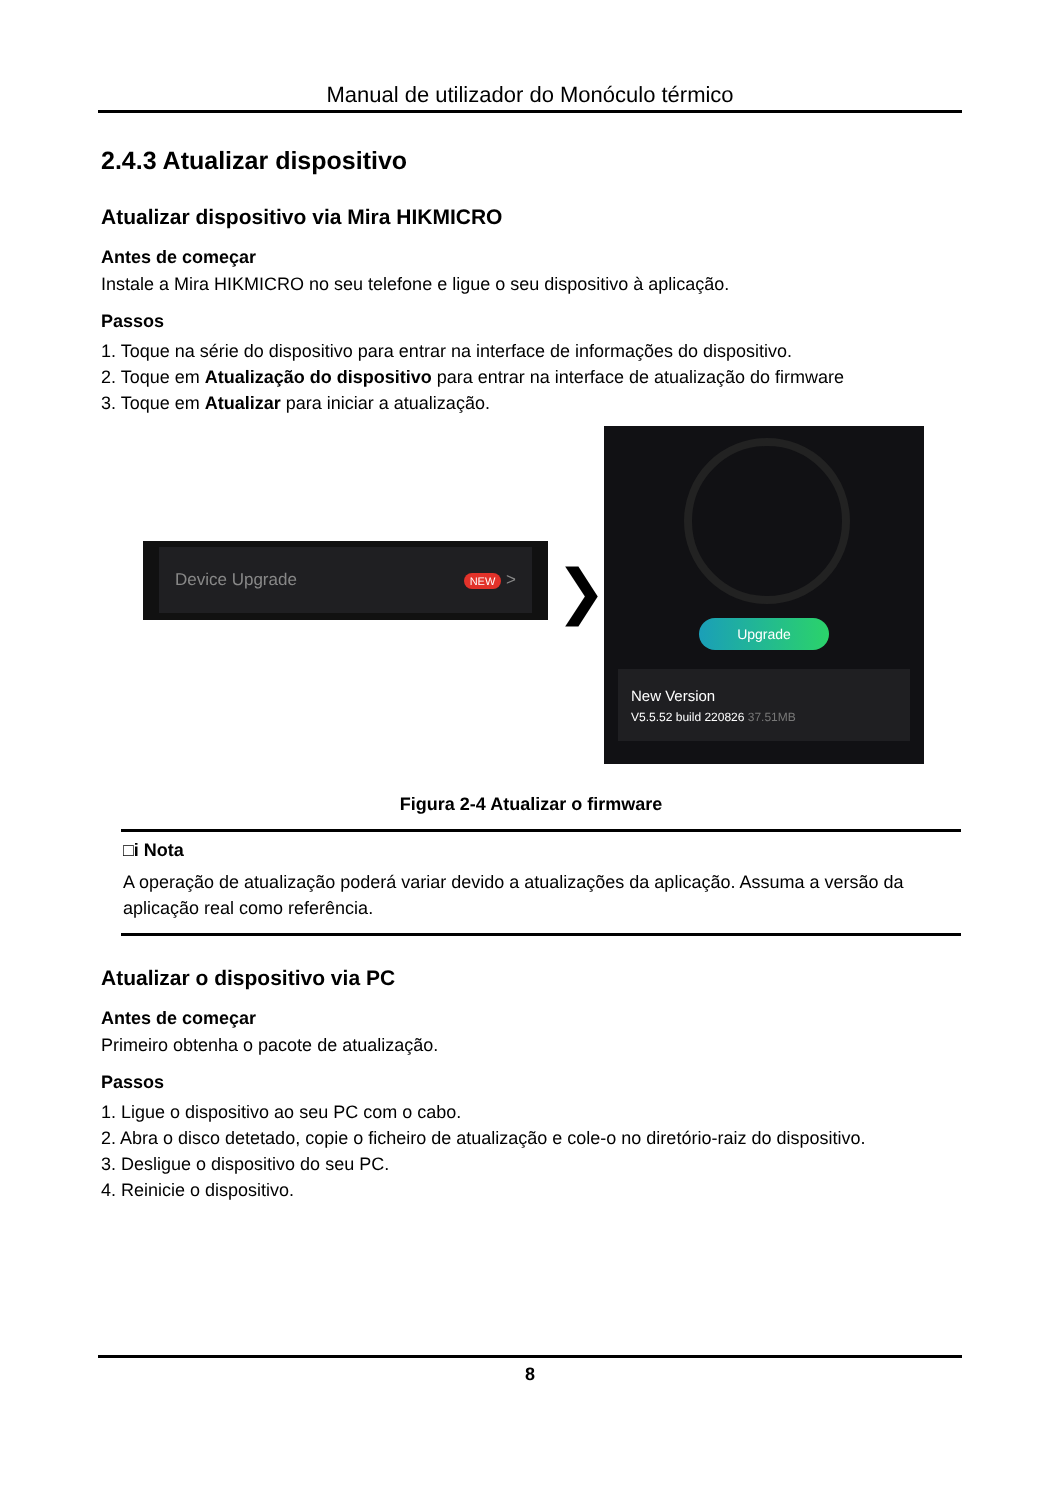Manual de utilizador do Monóculo térmico
2.4.3 Atualizar dispositivo
Atualizar dispositivo via Mira HIKMICRO
Antes de começar
Instale a Mira HIKMICRO no seu telefone e ligue o seu dispositivo à aplicação.
Passos
1. Toque na série do dispositivo para entrar na interface de informações do dispositivo.
2. Toque em Atualização do dispositivo para entrar na interface de atualização do firmware
3. Toque em Atualizar para iniciar a atualização.
Device Upgrade NEW >
❯
Upgrade
New Version
V5.5.52 build 220826 37.51MB
Figura 2-4 Atualizar o firmware
□i Nota
A operação de atualização poderá variar devido a atualizações da aplicação. Assuma a versão da aplicação real como referência.
Atualizar o dispositivo via PC
Antes de começar
Primeiro obtenha o pacote de atualização.
Passos
1. Ligue o dispositivo ao seu PC com o cabo.
2. Abra o disco detetado, copie o ficheiro de atualização e cole-o no diretório-raiz do dispositivo.
3. Desligue o dispositivo do seu PC.
4. Reinicie o dispositivo.
8